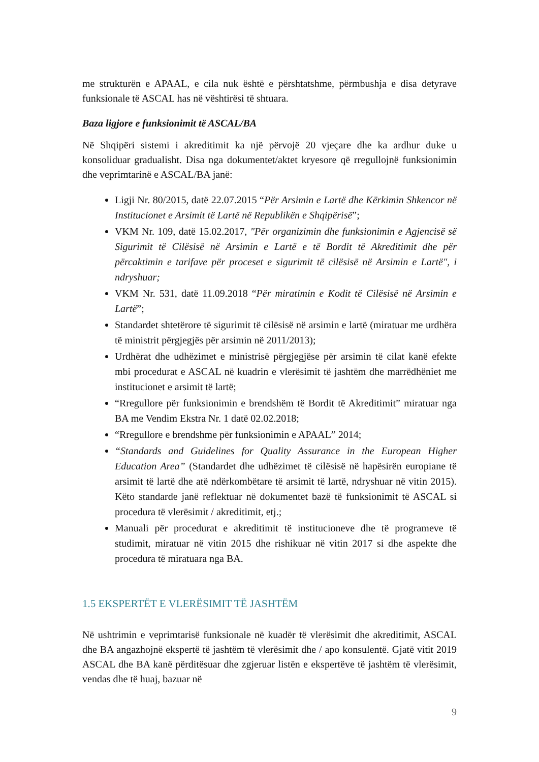me strukturën e APAAL, e cila nuk është e përshtatshme, përmbushja e disa detyrave funksionale të ASCAL has në vështirësi të shtuara.
Baza ligjore e funksionimit të ASCAL/BA
Në Shqipëri sistemi i akreditimit ka një përvojë 20 vjeçare dhe ka ardhur duke u konsoliduar gradualisht. Disa nga dokumentet/aktet kryesore që rregullojnë funksionimin dhe veprimtarinë e ASCAL/BA janë:
Ligji Nr. 80/2015, datë 22.07.2015 “Për Arsimin e Lartë dhe Kërkimin Shkencor në Institucionet e Arsimit të Lartë në Republikën e Shqipërisë”;
VKM Nr. 109, datë 15.02.2017, "Për organizimin dhe funksionimin e Agjencisë së Sigurimit të Cilësisë në Arsimin e Lartë e të Bordit të Akreditimit dhe për përcaktimin e tarifave për proceset e sigurimit të cilësisë në Arsimin e Lartë", i ndryshuar;
VKM Nr. 531, datë 11.09.2018 “Për miratimin e Kodit të Cilësisë në Arsimin e Lartë”;
Standardet shtetërore të sigurimit të cilësisë në arsimin e lartë (miratuar me urdhëra të ministrit përgjegjës për arsimin në 2011/2013);
Urdhërat dhe udhëzimet e ministrisë përgjegjëse për arsimin të cilat kanë efekte mbi procedurat e ASCAL në kuadrin e vlerësimit të jashtëm dhe marrëdhëniet me institucionet e arsimit të lartë;
“Rregullore për funksionimin e brendshëm të Bordit të Akreditimit” miratuar nga BA me Vendim Ekstra Nr. 1 datë 02.02.2018;
“Rregullore e brendshme për funksionimin e APAAL” 2014;
“Standards and Guidelines for Quality Assurance in the European Higher Education Area” (Standardet dhe udhëzimet të cilësisë në hapësirën europiane të arsimit të lartë dhe atë ndërkombëtare të arsimit të lartë, ndryshuar në vitin 2015). Këto standarde janë reflektuar në dokumentet bazë të funksionimit të ASCAL si procedura të vlerësimit / akreditimit, etj.;
Manuali për procedurat e akreditimit të institucioneve dhe të programeve të studimit, miratuar në vitin 2015 dhe rishikuar në vitin 2017 si dhe aspekte dhe procedura të miratuara nga BA.
1.5 EKSPERTËT E VLERËSIMIT TË JASHTËM
Në ushtrimin e veprimtarisë funksionale në kuadër të vlerësimit dhe akreditimit, ASCAL dhe BA angazhojnë ekspertë të jashtëm të vlerësimit dhe / apo konsulentë. Gjatë vitit 2019 ASCAL dhe BA kanë përditësuar dhe zgjeruar listën e ekspertëve të jashtëm të vlerësimit, vendas dhe të huaj, bazuar në
9